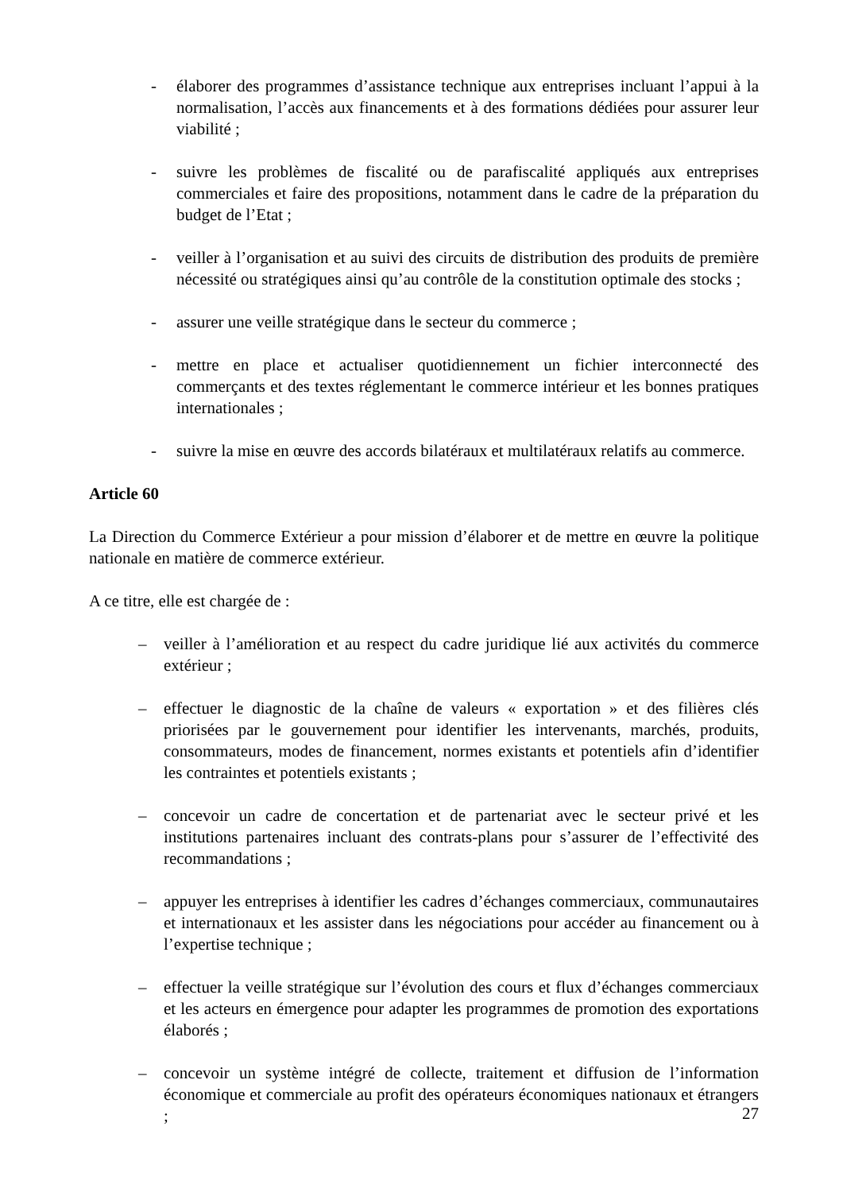- élaborer des programmes d’assistance technique aux entreprises incluant l’appui à la normalisation, l’accès aux financements et à des formations dédiées pour assurer leur viabilité ;
- suivre les problèmes de fiscalité ou de parafiscalité appliqués aux entreprises commerciales et faire des propositions, notamment dans le cadre de la préparation du budget de l’Etat ;
- veiller à l’organisation et au suivi des circuits de distribution des produits de première nécessité ou stratégiques ainsi qu’au contrôle de la constitution optimale des stocks ;
- assurer une veille stratégique dans le secteur du commerce ;
- mettre en place et actualiser quotidiennement un fichier interconnecté des commerçants et des textes réglementant le commerce intérieur et les bonnes pratiques internationales ;
- suivre la mise en œuvre des accords bilatéraux et multilatéraux relatifs au commerce.
Article 60
La Direction du Commerce Extérieur a pour mission d’élaborer et de mettre en œuvre la politique nationale en matière de commerce extérieur.
A ce titre, elle est chargée de :
– veiller à l’amélioration et au respect du cadre juridique lié aux activités du commerce extérieur ;
– effectuer le diagnostic de la chaîne de valeurs « exportation » et des filières clés priorisées par le gouvernement pour identifier les intervenants, marchés, produits, consommateurs, modes de financement, normes existants et potentiels afin d’identifier les contraintes et potentiels existants ;
– concevoir un cadre de concertation et de partenariat avec le secteur privé et les institutions partenaires incluant des contrats-plans pour s’assurer de l’effectivité des recommandations ;
– appuyer les entreprises à identifier les cadres d’échanges commerciaux, communautaires et internationaux et les assister dans les négociations pour accéder au financement ou à l’expertise technique ;
– effectuer la veille stratégique sur l’évolution des cours et flux d’échanges commerciaux et les acteurs en émergence pour adapter les programmes de promotion des exportations élaborés ;
– concevoir un système intégré de collecte, traitement et diffusion de l’information économique et commerciale au profit des opérateurs économiques nationaux et étrangers ;
27